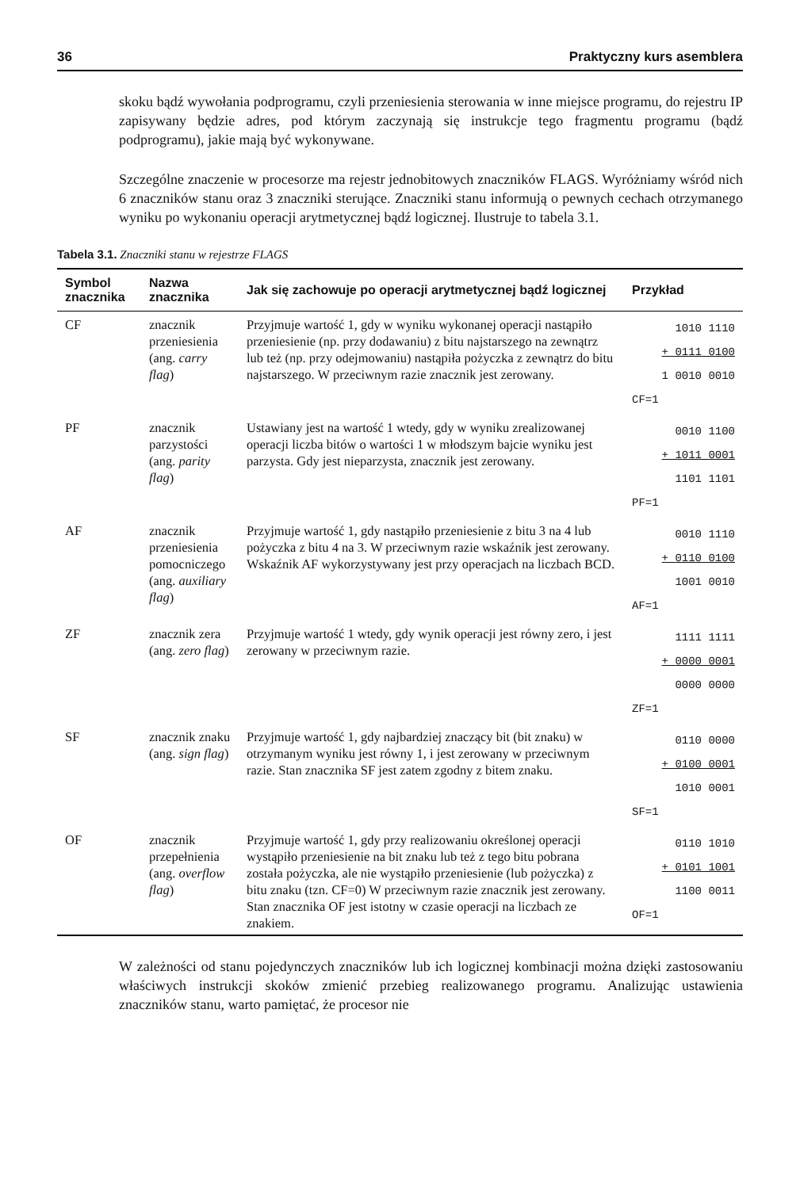36 Praktyczny kurs asemblera
skoku bądź wywołania podprogramu, czyli przeniesienia sterowania w inne miejsce programu, do rejestru IP zapisywany będzie adres, pod którym zaczynają się instrukcje tego fragmentu programu (bądź podprogramu), jakie mają być wykonywane.
Szczególne znaczenie w procesorze ma rejestr jednobitowych znaczników FLAGS. Wyróżniamy wśród nich 6 znaczników stanu oraz 3 znaczniki sterujące. Znaczniki stanu informują o pewnych cechach otrzymanego wyniku po wykonaniu operacji arytmetycznej bądź logicznej. Ilustruje to tabela 3.1.
Tabela 3.1. Znaczniki stanu w rejestrze FLAGS
| Symbol znacznika | Nazwa znacznika | Jak się zachowuje po operacji arytmetycznej bądź logicznej | Przykład |
| --- | --- | --- | --- |
| CF | znacznik przeniesienia (ang. carry flag ) | Przyjmuje wartość 1, gdy w wyniku wykonanej operacji nastąpiło przeniesienie (np. przy dodawaniu) z bitu najstarszego na zewnątrz lub też (np. przy odejmowaniu) nastąpiła pożyczka z zewnątrz do bitu najstarszego. W przeciwnym razie znacznik jest zerowany. | 1010 1110 + 0111 0100 1 0010 0010 CF=1 |
| PF | znacznik parzystości (ang. parity flag ) | Ustawiany jest na wartość 1 wtedy, gdy w wyniku zrealizowanej operacji liczba bitów o wartości 1 w młodszym bajcie wyniku jest parzysta. Gdy jest nieparzysta, znacznik jest zerowany. | 0010 1100 + 1011 0001 1101 1101 PF=1 |
| AF | znacznik przeniesienia pomocniczego (ang. auxiliary flag ) | Przyjmuje wartość 1, gdy nastąpiło przeniesienie z bitu 3 na 4 lub pożyczka z bitu 4 na 3. W przeciwnym razie wskaźnik jest zerowany. Wskaźnik AF wykorzystywany jest przy operacjach na liczbach BCD. | 0010 1110 + 0110 0100 1001 0010 AF=1 |
| ZF | znacznik zera (ang. zero flag ) | Przyjmuje wartość 1 wtedy, gdy wynik operacji jest równy zero, i jest zerowany w przeciwnym razie. | 1111 1111 + 0000 0001 0000 0000 ZF=1 |
| SF | znacznik znaku (ang. sign flag ) | Przyjmuje wartość 1, gdy najbardziej znaczący bit (bit znaku) w otrzymanym wyniku jest równy 1, i jest zerowany w przeciwnym razie. Stan znacznika SF jest zatem zgodny z bitem znaku. | 0110 0000 + 0100 0001 1010 0001 SF=1 |
| OF | znacznik przepełnienia (ang. overflow flag ) | Przyjmuje wartość 1, gdy przy realizowaniu określonej operacji wystąpiło przeniesienie na bit znaku lub też z tego bitu pobrana została pożyczka, ale nie wystąpiło przeniesienie (lub pożyczka) z bitu znaku (tzn. CF=0) W przeciwnym razie znacznik jest zerowany. Stan znacznika OF jest istotny w czasie operacji na liczbach ze znakiem. | 0110 1010 + 0101 1001 1100 0011 OF=1 |
W zależności od stanu pojedynczych znaczników lub ich logicznej kombinacji można dzięki zastosowaniu właściwych instrukcji skoków zmienić przebieg realizowanego programu. Analizując ustawienia znaczników stanu, warto pamiętać, że procesor nie